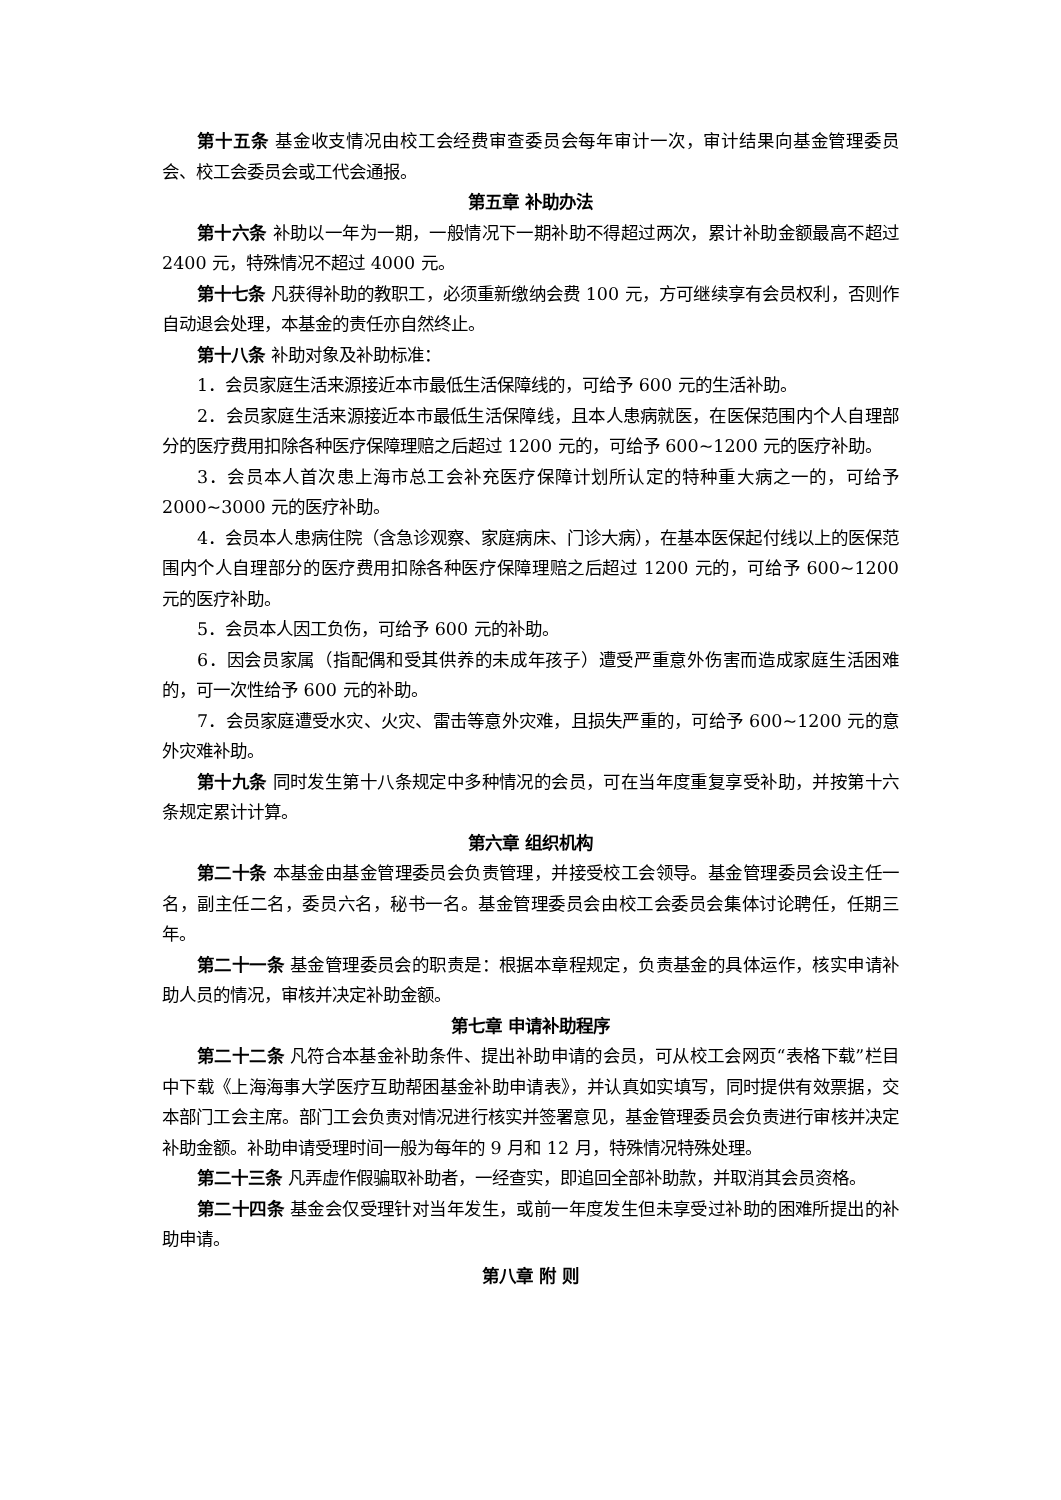第十五条 基金收支情况由校工会经费审查委员会每年审计一次，审计结果向基金管理委员会、校工会委员会或工代会通报。
第五章 补助办法
第十六条 补助以一年为一期，一般情况下一期补助不得超过两次，累计补助金额最高不超过 2400 元，特殊情况不超过 4000 元。
第十七条 凡获得补助的教职工，必须重新缴纳会费 100 元，方可继续享有会员权利，否则作自动退会处理，本基金的责任亦自然终止。
第十八条 补助对象及补助标准：
1．会员家庭生活来源接近本市最低生活保障线的，可给予 600 元的生活补助。
2．会员家庭生活来源接近本市最低生活保障线，且本人患病就医，在医保范围内个人自理部分的医疗费用扣除各种医疗保障理赔之后超过 1200 元的，可给予 600~1200 元的医疗补助。
3．会员本人首次患上海市总工会补充医疗保障计划所认定的特种重大病之一的，可给予 2000~3000 元的医疗补助。
4．会员本人患病住院（含急诊观察、家庭病床、门诊大病），在基本医保起付线以上的医保范围内个人自理部分的医疗费用扣除各种医疗保障理赔之后超过 1200 元的，可给予 600~1200 元的医疗补助。
5．会员本人因工负伤，可给予 600 元的补助。
6．因会员家属（指配偶和受其供养的未成年孩子）遭受严重意外伤害而造成家庭生活困难的，可一次性给予 600 元的补助。
7．会员家庭遭受水灾、火灾、雷击等意外灾难，且损失严重的，可给予 600~1200 元的意外灾难补助。
第十九条 同时发生第十八条规定中多种情况的会员，可在当年度重复享受补助，并按第十六条规定累计计算。
第六章 组织机构
第二十条 本基金由基金管理委员会负责管理，并接受校工会领导。基金管理委员会设主任一名，副主任二名，委员六名，秘书一名。基金管理委员会由校工会委员会集体讨论聘任，任期三年。
第二十一条 基金管理委员会的职责是：根据本章程规定，负责基金的具体运作，核实申请补助人员的情况，审核并决定补助金额。
第七章 申请补助程序
第二十二条 凡符合本基金补助条件、提出补助申请的会员，可从校工会网页“表格下载”栏目中下载《上海海事大学医疗互助帮困基金补助申请表》，并认真如实填写，同时提供有效票据，交本部门工会主席。部门工会负责对情况进行核实并签署意见，基金管理委员会负责进行审核并决定补助金额。补助申请受理时间一般为每年的 9 月和 12 月，特殊情况特殊处理。
第二十三条 凡弄虚作假骗取补助者，一经查实，即追回全部补助款，并取消其会员资格。
第二十四条 基金会仅受理针对当年发生，或前一年度发生但未享受过补助的困难所提出的补助申请。
第八章 附 则